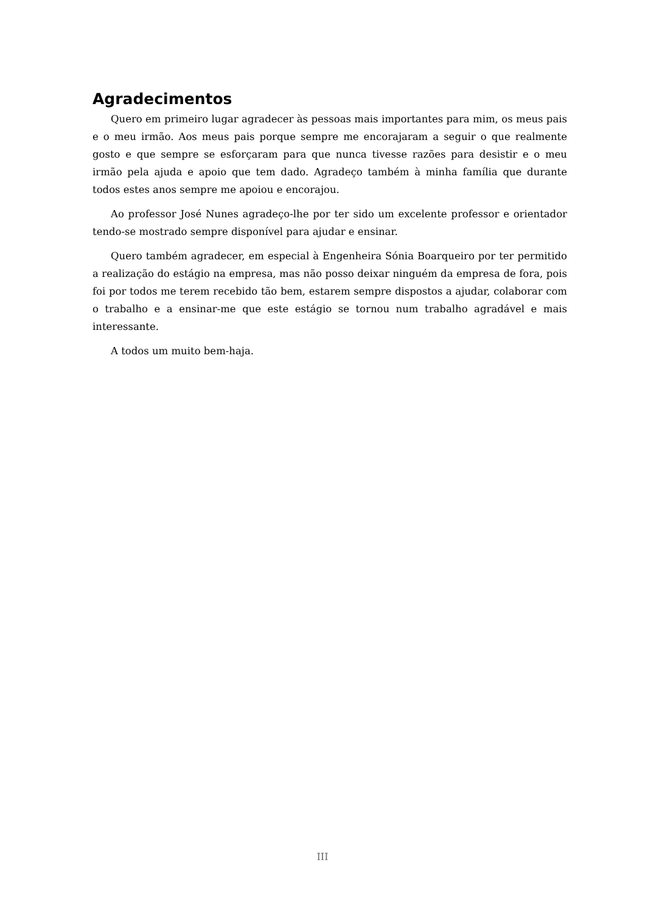Agradecimentos
Quero em primeiro lugar agradecer às pessoas mais importantes para mim, os meus pais e o meu irmão. Aos meus pais porque sempre me encorajaram a seguir o que realmente gosto e que sempre se esforçaram para que nunca tivesse razões para desistir e o meu irmão pela ajuda e apoio que tem dado. Agradeço também à minha família que durante todos estes anos sempre me apoiou e encorajou.
Ao professor José Nunes agradeço-lhe por ter sido um excelente professor e orientador tendo-se mostrado sempre disponível para ajudar e ensinar.
Quero também agradecer, em especial à Engenheira Sónia Boarqueiro por ter permitido a realização do estágio na empresa, mas não posso deixar ninguém da empresa de fora, pois foi por todos me terem recebido tão bem, estarem sempre dispostos a ajudar, colaborar com o trabalho e a ensinar-me que este estágio se tornou num trabalho agradável e mais interessante.
A todos um muito bem-haja.
III